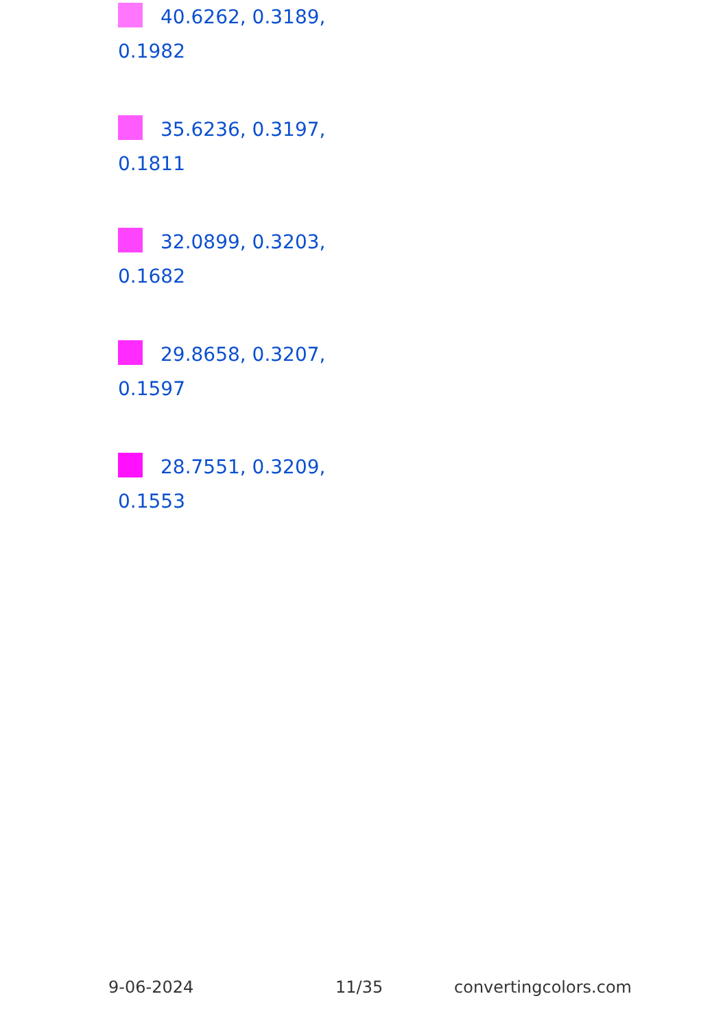40.6262, 0.3189, 0.1982
35.6236, 0.3197, 0.1811
32.0899, 0.3203, 0.1682
29.8658, 0.3207, 0.1597
28.7551, 0.3209, 0.1553
9-06-2024 11/35 convertingcolors.com